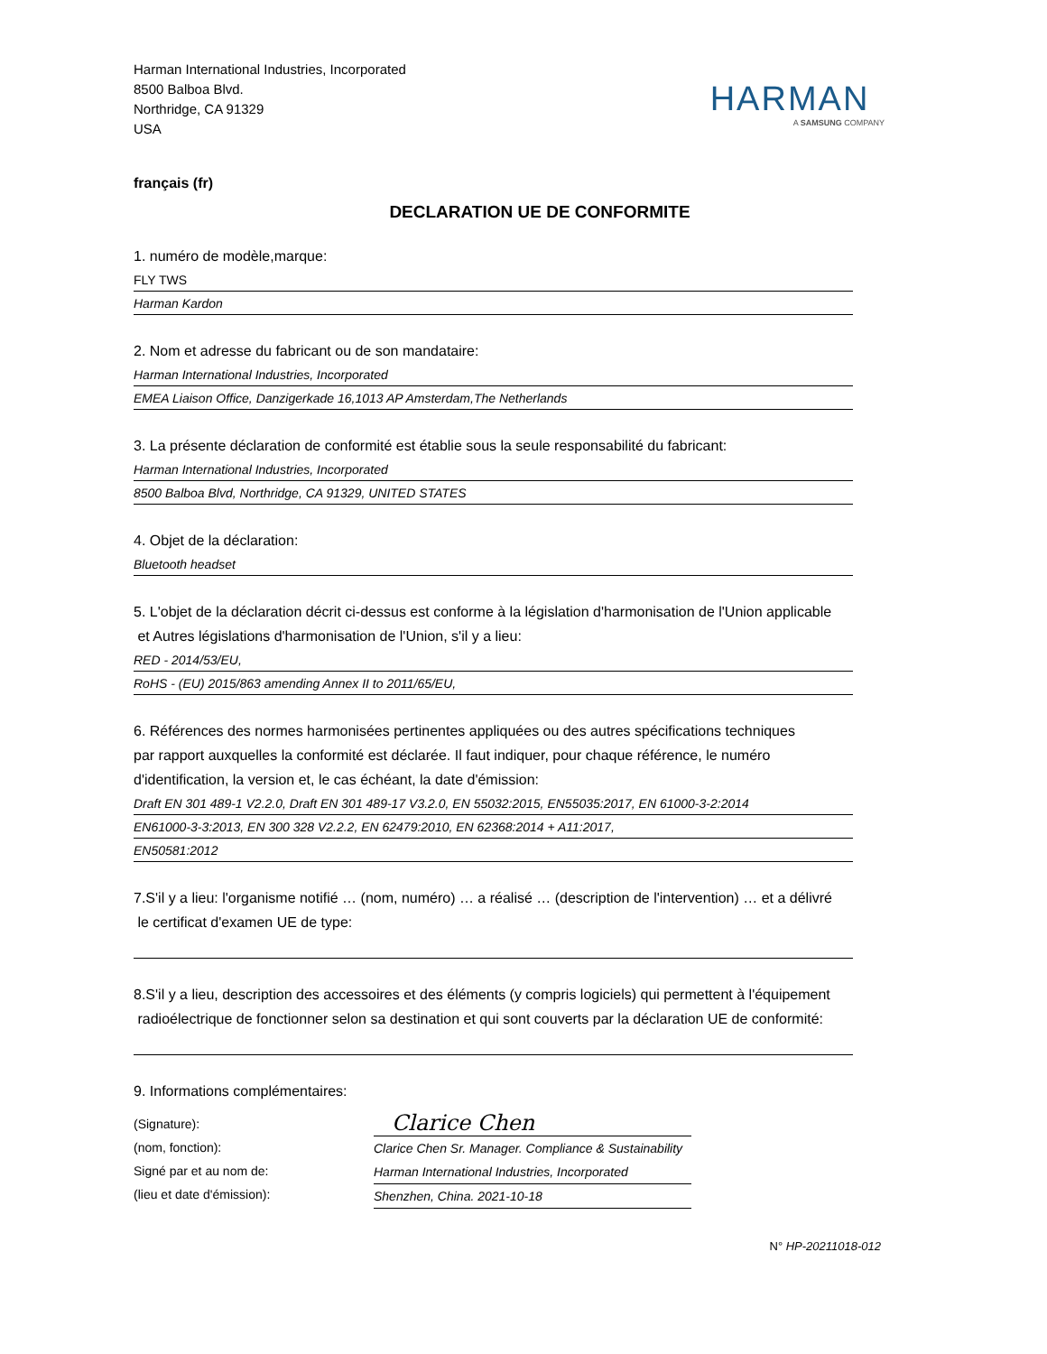Harman International Industries, Incorporated
8500 Balboa Blvd.
Northridge, CA 91329
USA
HARMAN
A SAMSUNG COMPANY
français (fr)
DECLARATION UE DE CONFORMITE
1. numéro de modèle,marque:
FLY TWS
Harman Kardon
2. Nom et adresse du fabricant ou de son mandataire:
Harman International Industries, Incorporated
EMEA Liaison Office, Danzigerkade 16,1013 AP Amsterdam,The Netherlands
3. La présente déclaration de conformité est établie sous la seule responsabilité du fabricant:
Harman International Industries, Incorporated
8500 Balboa Blvd, Northridge, CA 91329, UNITED STATES
4. Objet de la déclaration:
Bluetooth headset
5. L'objet de la déclaration décrit ci-dessus est conforme à la législation d'harmonisation de l'Union applicable
et Autres législations d'harmonisation de l'Union, s'il y a lieu:
RED - 2014/53/EU,
RoHS - (EU) 2015/863 amending Annex II to 2011/65/EU,
6. Références des normes harmonisées pertinentes appliquées ou des autres spécifications techniques
par rapport auxquelles la conformité est déclarée. Il faut indiquer, pour chaque référence, le numéro
d'identification, la version et, le cas échéant, la date d'émission:
Draft EN 301 489-1 V2.2.0, Draft EN 301 489-17 V3.2.0, EN 55032:2015, EN55035:2017, EN 61000-3-2:2014
EN61000-3-3:2013, EN 300 328 V2.2.2, EN 62479:2010, EN 62368:2014 + A11:2017,
EN50581:2012
7.S'il y a lieu: l'organisme notifié … (nom, numéro) … a réalisé … (description de l'intervention) … et a délivré
le certificat d'examen UE de type:
8.S'il y a lieu, description des accessoires et des éléments (y compris logiciels) qui permettent à l'équipement
radioélectrique de fonctionner selon sa destination et qui sont couverts par la déclaration UE de conformité:
9. Informations complémentaires:
(Signature):
(nom, fonction):
Signé par et au nom de:
(lieu et date d'émission):
Clarice Chen
Clarice Chen Sr. Manager. Compliance & Sustainability
Harman International Industries, Incorporated
Shenzhen, China. 2021-10-18
N° HP-20211018-012